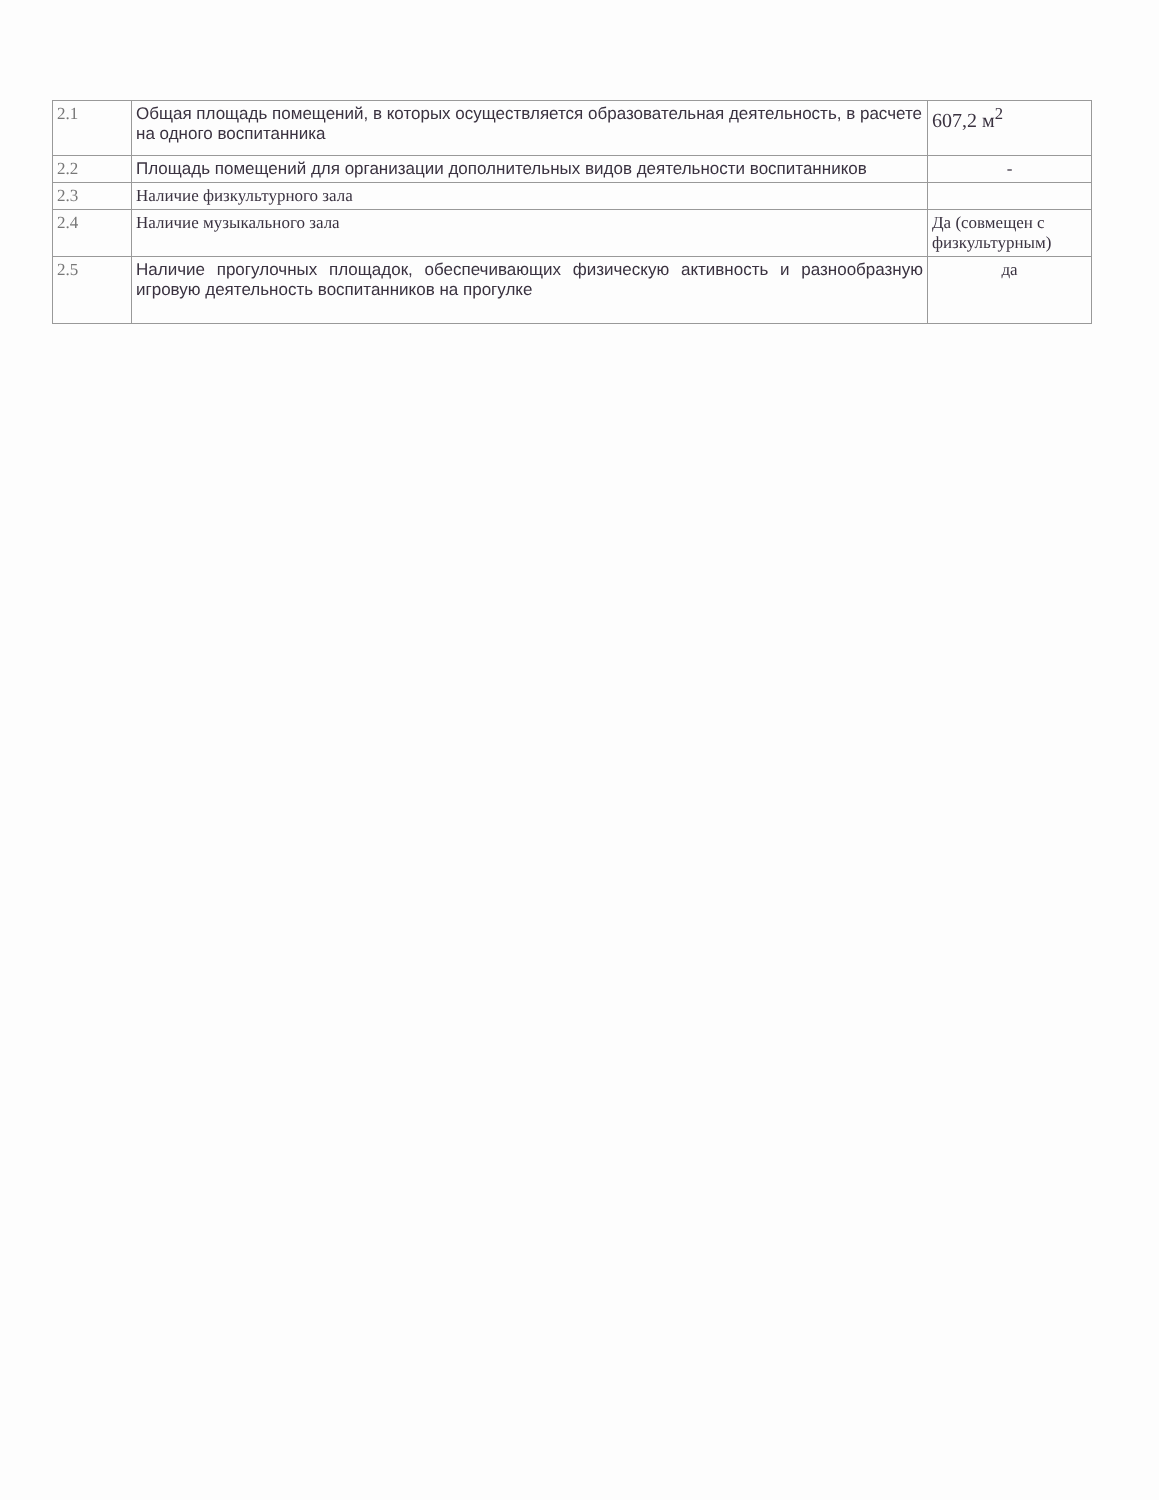| 2.1 | Общая площадь помещений, в которых осуществляется образовательная деятельность, в расчете на одного воспитанника | 607,2 м<sup>2</sup> |
| 2.2 | Площадь помещений для организации дополнительных видов деятельности воспитанников | - |
| 2.3 | Наличие физкультурного зала | |
| 2.4 | Наличие музыкального зала | Да (совмещен с физкультурным) |
| 2.5 | Наличие прогулочных площадок, обеспечивающих физическую активность и разнообразную игровую деятельность воспитанников на прогулке | да |